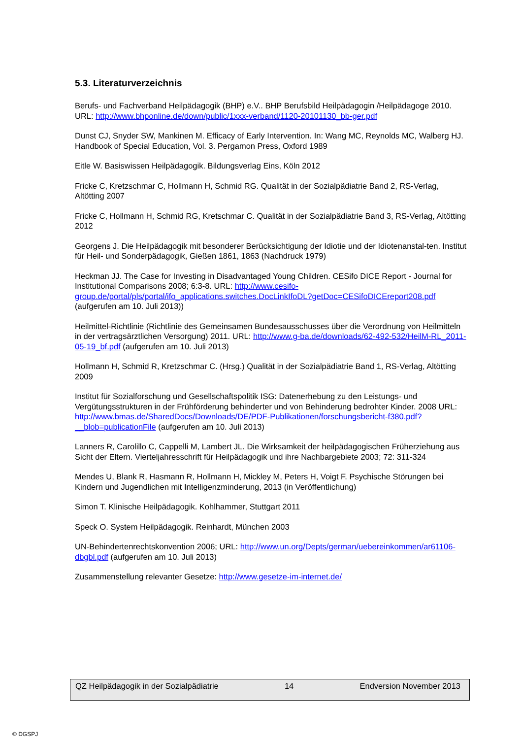5.3. Literaturverzeichnis
Berufs- und Fachverband Heilpädagogik (BHP) e.V.. BHP Berufsbild Heilpädagogin /Heilpädagoge 2010. URL: http://www.bhponline.de/down/public/1xxx-verband/1120-20101130_bb-ger.pdf
Dunst CJ, Snyder SW, Mankinen M. Efficacy of Early Intervention. In: Wang MC, Reynolds MC, Walberg HJ. Handbook of Special Education, Vol. 3. Pergamon Press, Oxford 1989
Eitle W. Basiswissen Heilpädagogik. Bildungsverlag Eins, Köln 2012
Fricke C, Kretzschmar C, Hollmann H, Schmid RG. Qualität in der Sozialpädiatrie Band 2, RS-Verlag, Altötting 2007
Fricke C, Hollmann H, Schmid RG, Kretschmar C. Qualität in der Sozialpädiatrie Band 3, RS-Verlag, Altötting 2012
Georgens J. Die Heilpädagogik mit besonderer Berücksichtigung der Idiotie und der Idiotenanstal-ten. Institut für Heil- und Sonderpädagogik, Gießen 1861, 1863 (Nachdruck 1979)
Heckman JJ. The Case for Investing in Disadvantaged Young Children. CESifo DICE Report - Journal for Institutional Comparisons 2008; 6:3-8. URL: http://www.cesifo-group.de/portal/pls/portal/ifo_applications.switches.DocLinkIfoDL?getDoc=CESifoDICEreport208.pdf (aufgerufen am 10. Juli 2013))
Heilmittel-Richtlinie (Richtlinie des Gemeinsamen Bundesausschusses über die Verordnung von Heilmitteln in der vertragsärztlichen Versorgung) 2011. URL: http://www.g-ba.de/downloads/62-492-532/HeilM-RL_2011-05-19_bf.pdf (aufgerufen am 10. Juli 2013)
Hollmann H, Schmid R, Kretzschmar C. (Hrsg.) Qualität in der Sozialpädiatrie Band 1, RS-Verlag, Altötting 2009
Institut für Sozialforschung und Gesellschaftspolitik ISG: Datenerhebung zu den Leistungs- und Vergütungsstrukturen in der Frühförderung behinderter und von Behinderung bedrohter Kinder. 2008 URL: http://www.bmas.de/SharedDocs/Downloads/DE/PDF-Publikationen/forschungsbericht-f380.pdf?__blob=publicationFile (aufgerufen am 10. Juli 2013)
Lanners R, Carolillo C, Cappelli M, Lambert JL. Die Wirksamkeit der heilpädagogischen Früherziehung aus Sicht der Eltern. Vierteljahresschrift für Heilpädagogik und ihre Nachbargebiete 2003; 72: 311-324
Mendes U, Blank R, Hasmann R, Hollmann H, Mickley M, Peters H, Voigt F. Psychische Störungen bei Kindern und Jugendlichen mit Intelligenzminderung, 2013 (in Veröffentlichung)
Simon T. Klinische Heilpädagogik. Kohlhammer, Stuttgart 2011
Speck O. System Heilpädagogik. Reinhardt, München 2003
UN-Behindertenrechtskonvention 2006; URL: http://www.un.org/Depts/german/uebereinkommen/ar61106-dbgbl.pdf (aufgerufen am 10. Juli 2013)
Zusammenstellung relevanter Gesetze: http://www.gesetze-im-internet.de/
QZ Heilpädagogik in der Sozialpädiatrie 14 Endversion November 2013
© DGSPJ